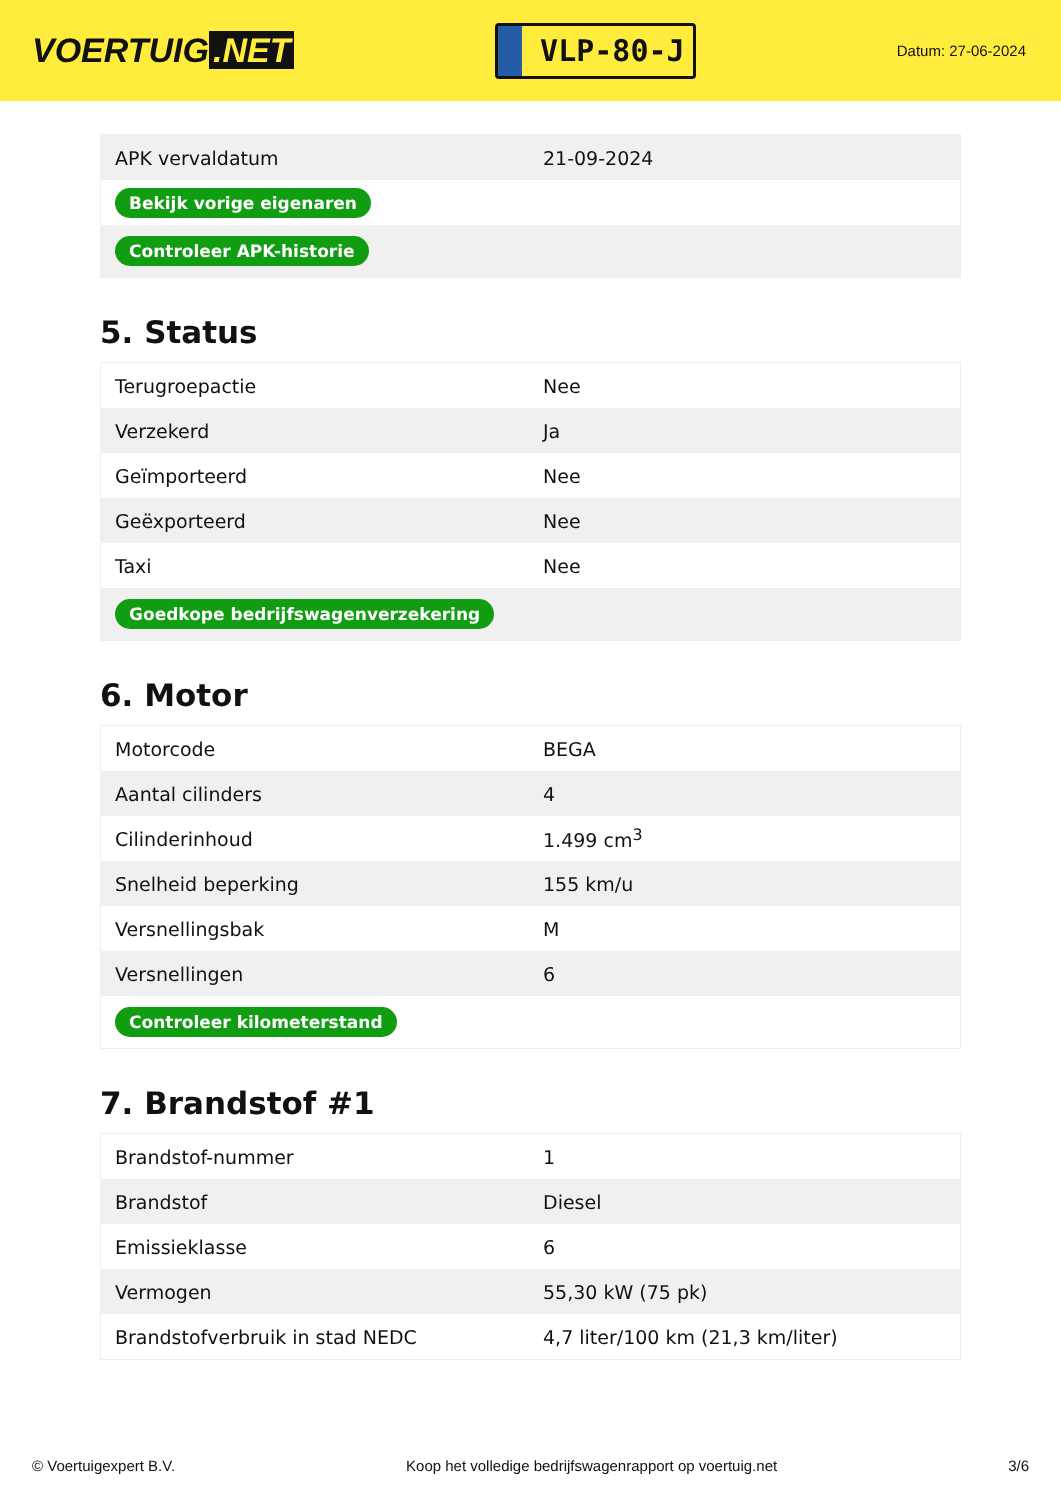VOERTUIG.NET
VLP-80-J
Datum: 27-06-2024
| APK vervaldatum | 21-09-2024 |
| Bekijk vorige eigenaren | |
| Controleer APK-historie | |
5. Status
| Terugroepactie | Nee |
| Verzekerd | Ja |
| Geïmporteerd | Nee |
| Geëxporteerd | Nee |
| Taxi | Nee |
| Goedkope bedrijfswagenverzekering | |
6. Motor
| Motorcode | BEGA |
| Aantal cilinders | 4 |
| Cilinderinhoud | 1.499 cm<sup>3</sup> |
| Snelheid beperking | 155 km/u |
| Versnellingsbak | M |
| Versnellingen | 6 |
| Controleer kilometerstand | |
7. Brandstof #1
| Brandstof-nummer | 1 |
| Brandstof | Diesel |
| Emissieklasse | 6 |
| Vermogen | 55,30 kW (75 pk) |
| Brandstofverbruik in stad NEDC | 4,7 liter/100 km (21,3 km/liter) |
© Voertuigexpert B.V. Koop het volledige bedrijfswagenrapport op voertuig.net 3/6